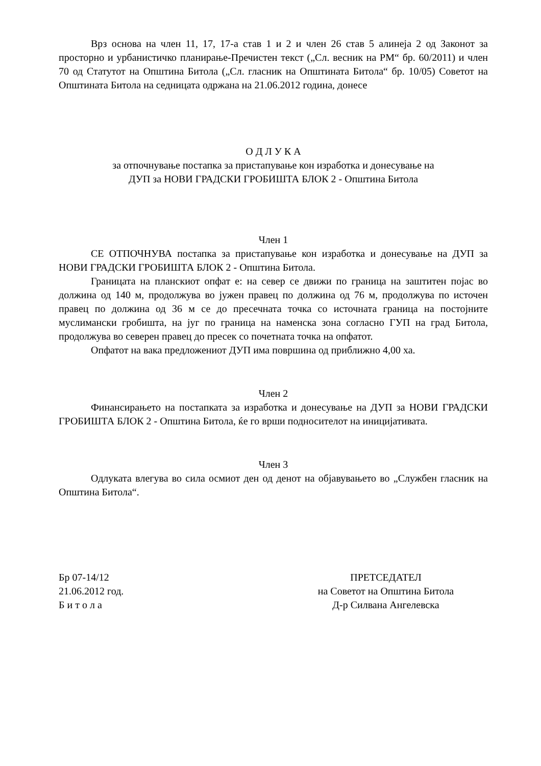Врз основа на член 11, 17, 17-а став 1 и 2 и член 26 став 5 алинеја 2 од Законот за просторно и урбанистичко планирање-Пречистен текст („Сл. весник на РМ“ бр. 60/2011) и член 70 од Статутот на Општина Битола („Сл. гласник на Општината Битола“ бр. 10/05) Советот на Општината Битола на седницата одржана на 21.06.2012 година, донесе
О Д Л У К А
за отпочнување постапка за пристапување кон изработка и донесување на
ДУП за НОВИ ГРАДСКИ ГРОБИШТА БЛОК 2 - Општина Битола
Член 1
СЕ ОТПОЧНУВА постапка за пристапување кон изработка и донесување на ДУП за НОВИ ГРАДСКИ ГРОБИШТА БЛОК 2 - Општина Битола.
Границата на планскиот опфат е: на север се движи по граница на заштитен појас во должина од 140 м, продолжува во јужен правец по должина од 76 м, продолжува по источен правец по должина од 36 м се до пресечната точка со источната граница на постојните муслимански гробишта, на југ по граница на наменска зона согласно ГУП на град Битола, продолжува во северен правец до пресек со почетната точка на опфатот.
Опфатот на вака предложениот ДУП има површина од приближно 4,00 ха.
Член 2
Финансирањето на постапката за изработка и донесување на ДУП за НОВИ ГРАДСКИ ГРОБИШТА БЛОК 2 - Општина Битола, ќе го врши подносителот на иницијативата.
Член 3
Одлуката влегува во сила осмиот ден од денот на објавувањето во „Службен гласник на Општина Битола“.
Бр 07-14/12
21.06.2012 год.
Б и т о л а
ПРЕТСЕДАТЕЛ
на Советот на Општина Битола
Д-р Силвана Ангелевска